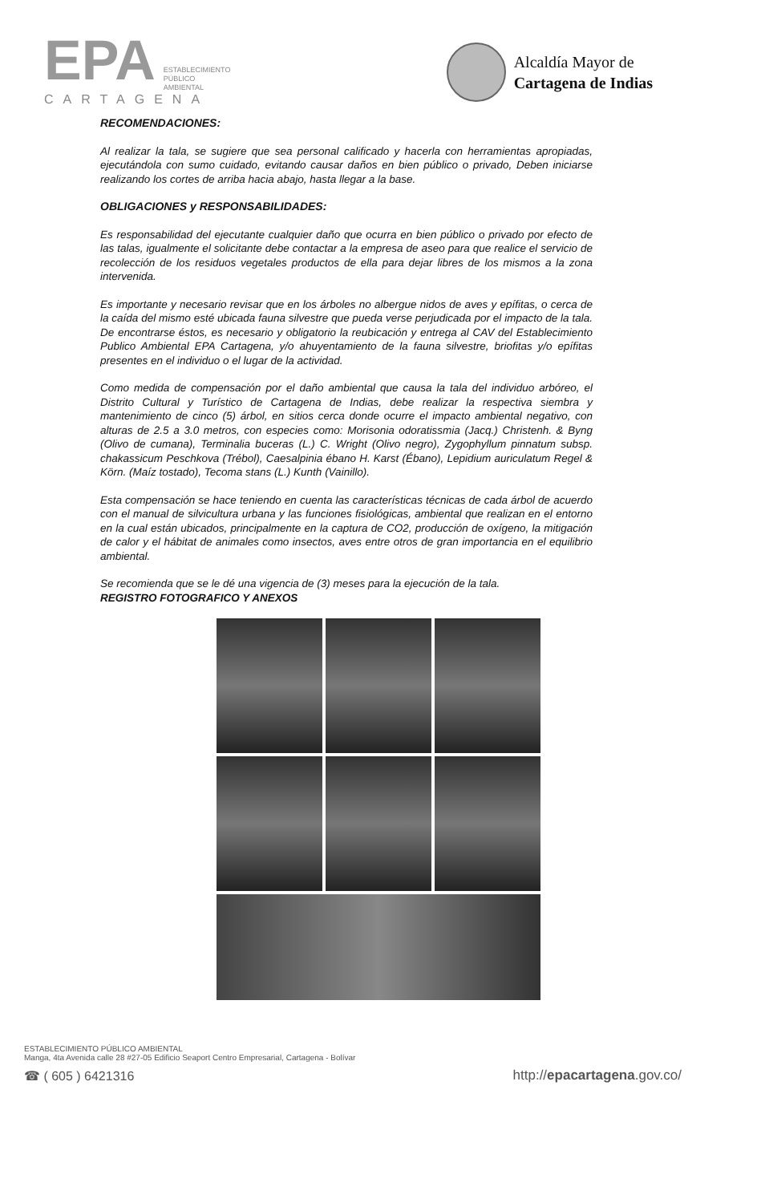EPA ESTABLECIMIENTO
PÚBLICO
AMBIENTAL
CARTAGENA
Alcaldía Mayor de
Cartagena de Indias
RECOMENDACIONES:
Al realizar la tala, se sugiere que sea personal calificado y hacerla con herramientas apropiadas, ejecutándola con sumo cuidado, evitando causar daños en bien público o privado, Deben iniciarse realizando los cortes de arriba hacia abajo, hasta llegar a la base.
OBLIGACIONES y RESPONSABILIDADES:
Es responsabilidad del ejecutante cualquier daño que ocurra en bien público o privado por efecto de las talas, igualmente el solicitante debe contactar a la empresa de aseo para que realice el servicio de recolección de los residuos vegetales productos de ella para dejar libres de los mismos a la zona intervenida.
Es importante y necesario revisar que en los árboles no albergue nidos de aves y epífitas, o cerca de la caída del mismo esté ubicada fauna silvestre que pueda verse perjudicada por el impacto de la tala. De encontrarse éstos, es necesario y obligatorio la reubicación y entrega al CAV del Establecimiento Publico Ambiental EPA Cartagena, y/o ahuyentamiento de la fauna silvestre, briofitas y/o epífitas presentes en el individuo o el lugar de la actividad.
Como medida de compensación por el daño ambiental que causa la tala del individuo arbóreo, el Distrito Cultural y Turístico de Cartagena de Indias, debe realizar la respectiva siembra y mantenimiento de cinco (5) árbol, en sitios cerca donde ocurre el impacto ambiental negativo, con alturas de 2.5 a 3.0 metros, con especies como: Morisonia odoratissmia (Jacq.) Christenh. & Byng (Olivo de cumana), Terminalia buceras (L.) C. Wright (Olivo negro), Zygophyllum pinnatum subsp. chakassicum Peschkova (Trébol), Caesalpinia ébano H. Karst (Ébano), Lepidium auriculatum Regel & Körn. (Maíz tostado), Tecoma stans (L.) Kunth (Vainillo).
Esta compensación se hace teniendo en cuenta las características técnicas de cada árbol de acuerdo con el manual de silvicultura urbana y las funciones fisiológicas, ambiental que realizan en el entorno en la cual están ubicados, principalmente en la captura de CO2, producción de oxígeno, la mitigación de calor y el hábitat de animales como insectos, aves entre otros de gran importancia en el equilibrio ambiental.
Se recomienda que se le dé una vigencia de (3) meses para la ejecución de la tala.
REGISTRO FOTOGRAFICO Y ANEXOS
ESTABLECIMIENTO PÚBLICO AMBIENTAL
Manga, 4ta Avenida calle 28 #27-05 Edificio Seaport Centro Empresarial, Cartagena - Bolívar
☎ ( 605 ) 6421316
http://epacartagena.gov.co/